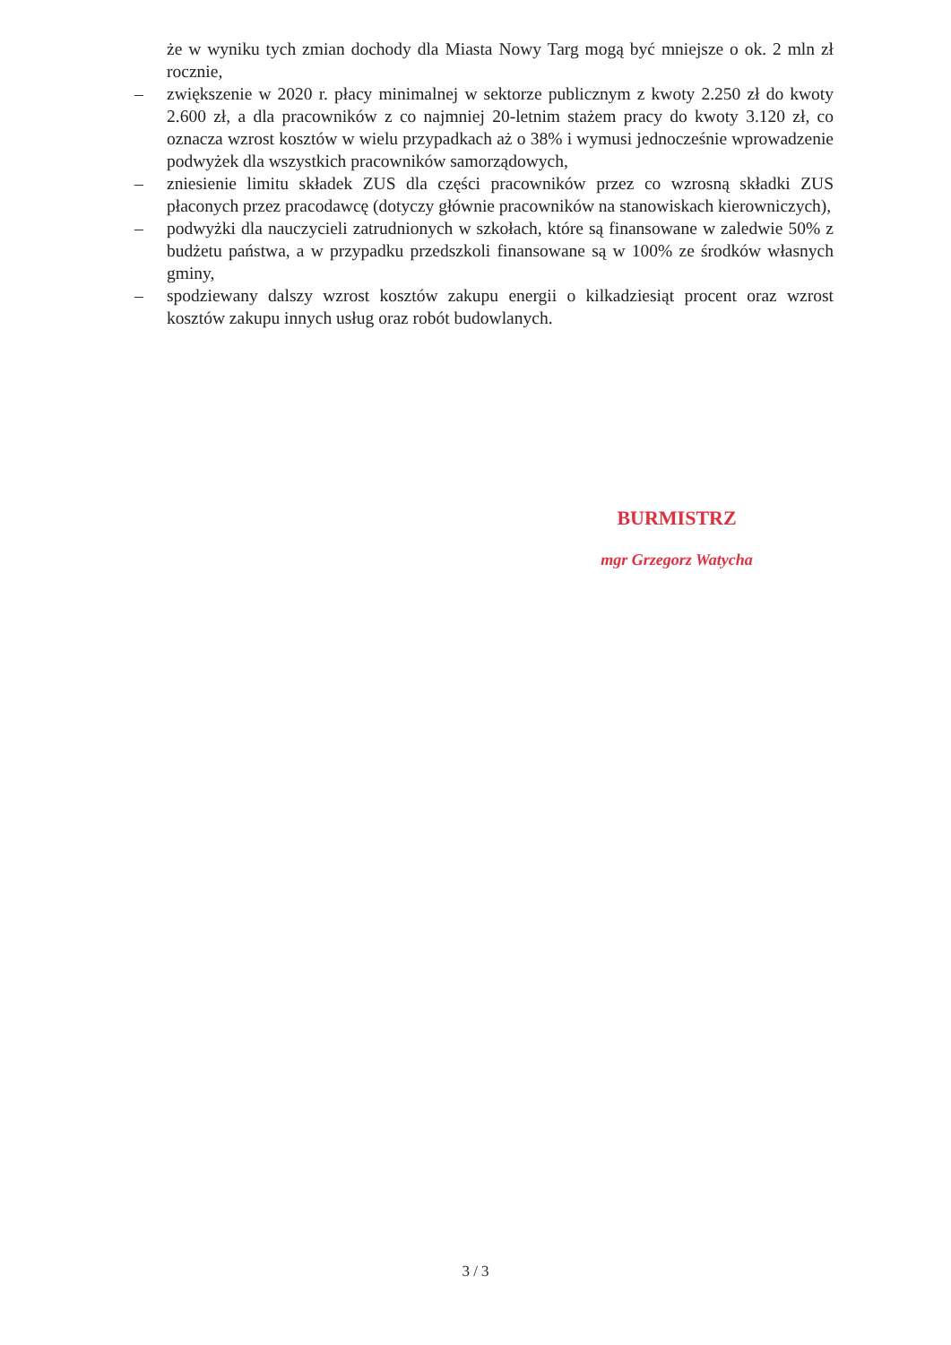że w wyniku tych zmian dochody dla Miasta Nowy Targ mogą być mniejsze o ok. 2 mln zł rocznie,
– zwiększenie w 2020 r. płacy minimalnej w sektorze publicznym z kwoty 2.250 zł do kwoty 2.600 zł, a dla pracowników z co najmniej 20-letnim stażem pracy do kwoty 3.120 zł, co oznacza wzrost kosztów w wielu przypadkach aż o 38% i wymusi jednocześnie wprowadzenie podwyżek dla wszystkich pracowników samorządowych,
– zniesienie limitu składek ZUS dla części pracowników przez co wzrosną składki ZUS płaconych przez pracodawcę (dotyczy głównie pracowników na stanowiskach kierowniczych),
– podwyżki dla nauczycieli zatrudnionych w szkołach, które są finansowane w zaledwie 50% z budżetu państwa, a w przypadku przedszkoli finansowane są w 100% ze środków własnych gminy,
– spodziewany dalszy wzrost kosztów zakupu energii o kilkadziesiąt procent oraz wzrost kosztów zakupu innych usług oraz robót budowlanych.
BURMISTRZ
mgr Grzegorz Watycha
3 / 3